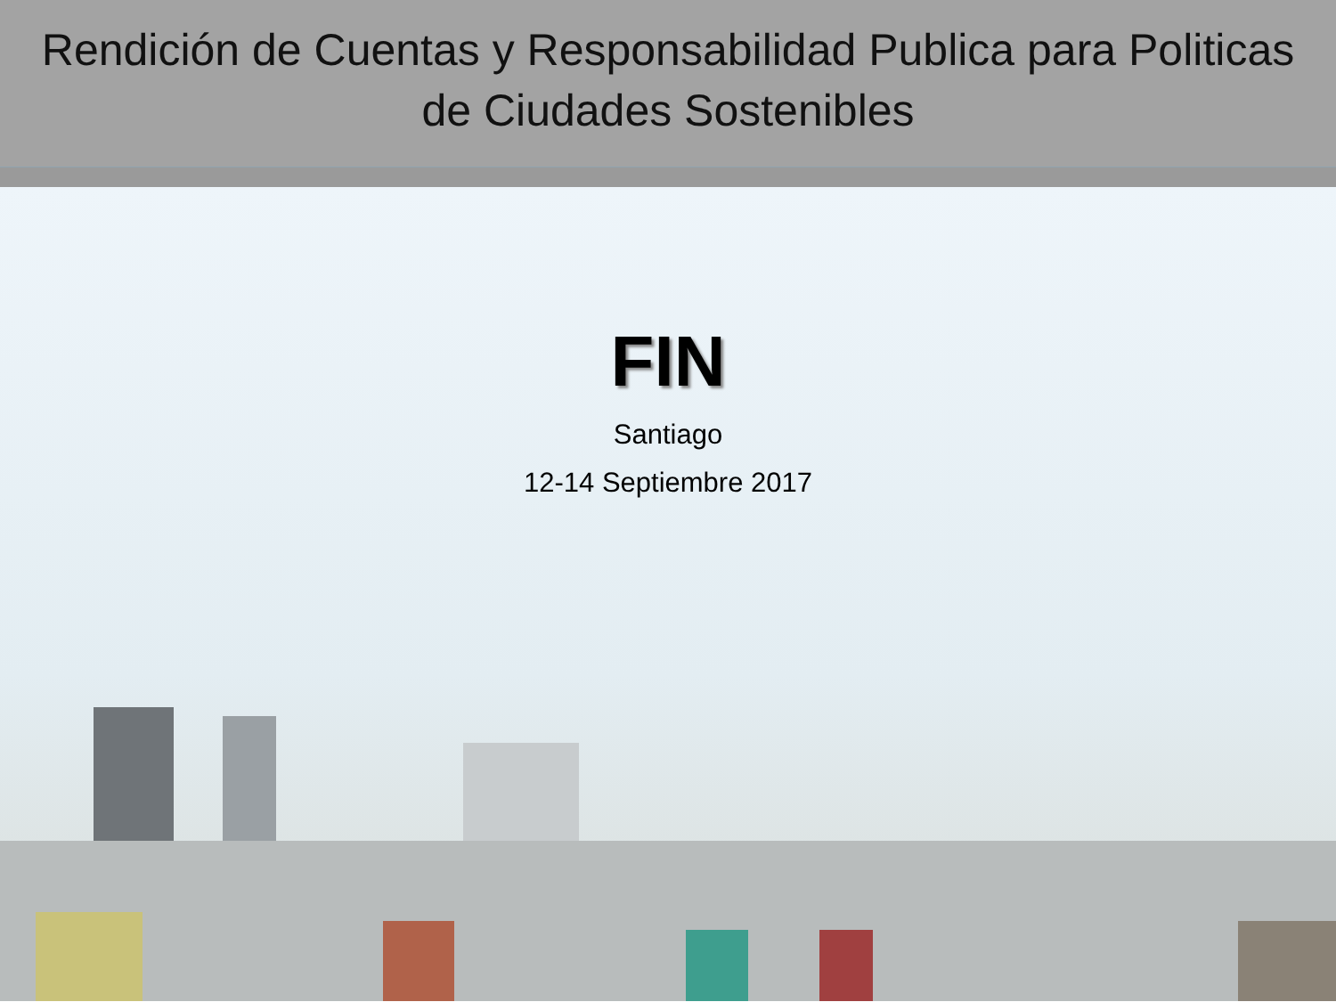Rendición de Cuentas y Responsabilidad Publica para Politicas
de Ciudades Sostenibles
FIN
Santiago
12-14 Septiembre 2017